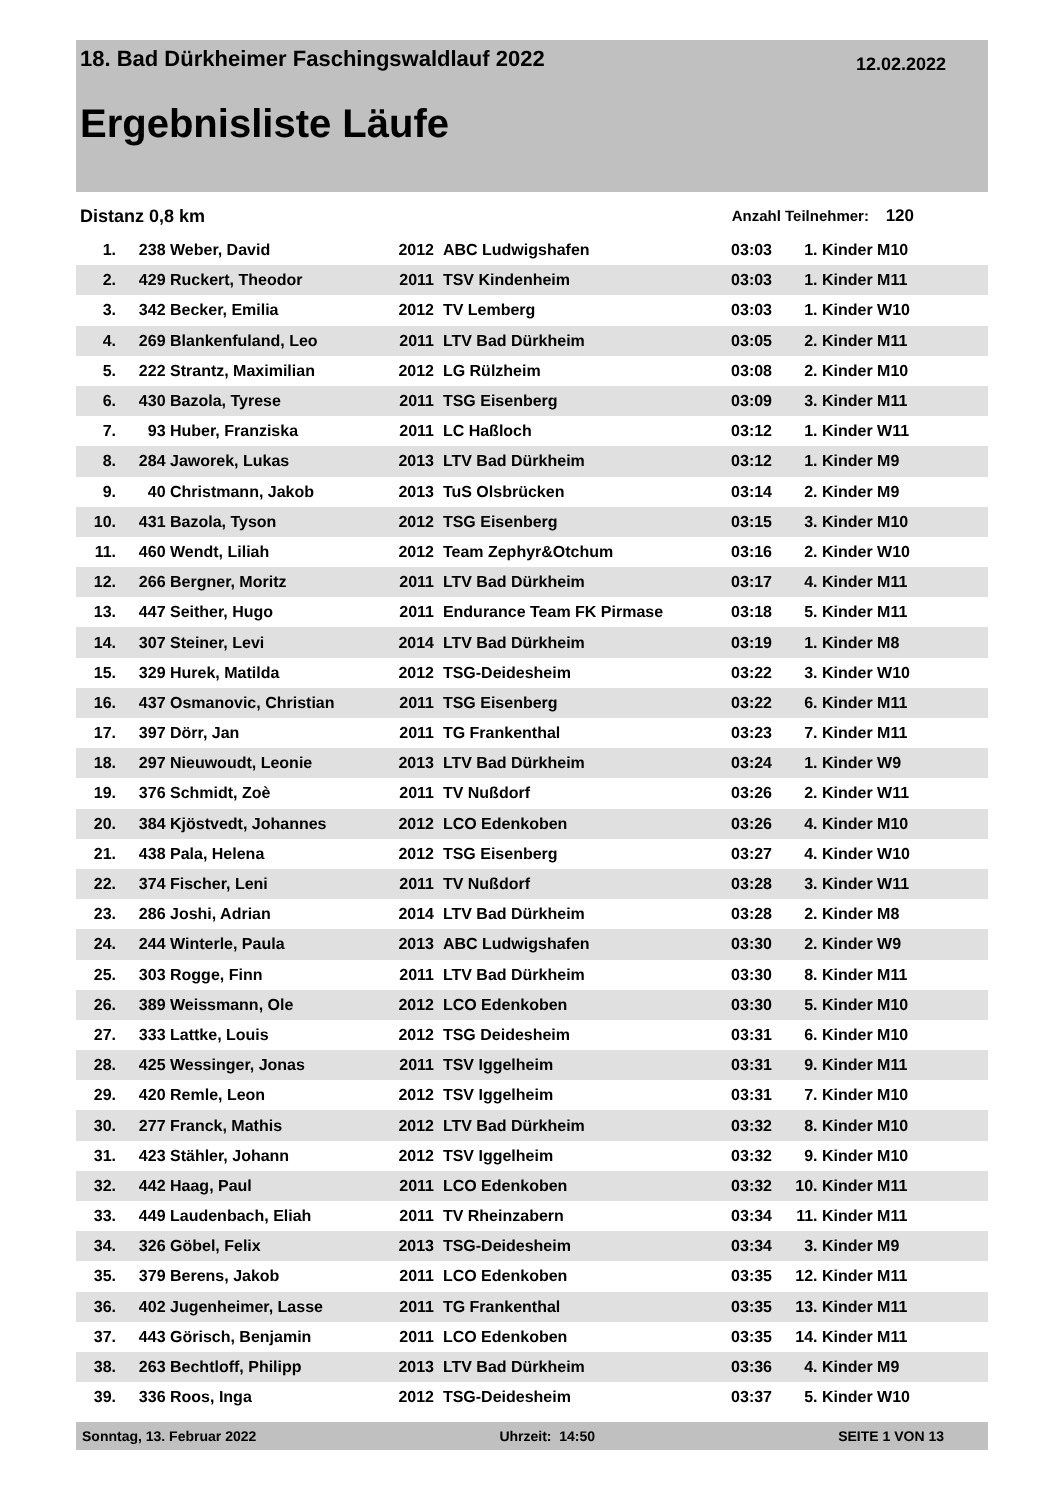18. Bad Dürkheimer Faschingswaldlauf 2022 12.02.2022
Ergebnisliste Läufe
Distanz 0,8 km Anzahl Teilnehmer: 120
| 1. | 238 | Weber, David | 2012 | ABC Ludwigshafen | 03:03 | 1. | Kinder M10 |
| 2. | 429 | Ruckert, Theodor | 2011 | TSV Kindenheim | 03:03 | 1. | Kinder M11 |
| 3. | 342 | Becker, Emilia | 2012 | TV Lemberg | 03:03 | 1. | Kinder W10 |
| 4. | 269 | Blankenfuland, Leo | 2011 | LTV Bad Dürkheim | 03:05 | 2. | Kinder M11 |
| 5. | 222 | Strantz, Maximilian | 2012 | LG Rülzheim | 03:08 | 2. | Kinder M10 |
| 6. | 430 | Bazola, Tyrese | 2011 | TSG Eisenberg | 03:09 | 3. | Kinder M11 |
| 7. | 93 | Huber, Franziska | 2011 | LC Haßloch | 03:12 | 1. | Kinder W11 |
| 8. | 284 | Jaworek, Lukas | 2013 | LTV Bad Dürkheim | 03:12 | 1. | Kinder M9 |
| 9. | 40 | Christmann, Jakob | 2013 | TuS Olsbrücken | 03:14 | 2. | Kinder M9 |
| 10. | 431 | Bazola, Tyson | 2012 | TSG Eisenberg | 03:15 | 3. | Kinder M10 |
| 11. | 460 | Wendt, Liliah | 2012 | Team Zephyr&Otchum | 03:16 | 2. | Kinder W10 |
| 12. | 266 | Bergner, Moritz | 2011 | LTV Bad Dürkheim | 03:17 | 4. | Kinder M11 |
| 13. | 447 | Seither, Hugo | 2011 | Endurance Team FK Pirmase | 03:18 | 5. | Kinder M11 |
| 14. | 307 | Steiner, Levi | 2014 | LTV Bad Dürkheim | 03:19 | 1. | Kinder M8 |
| 15. | 329 | Hurek, Matilda | 2012 | TSG-Deidesheim | 03:22 | 3. | Kinder W10 |
| 16. | 437 | Osmanovic, Christian | 2011 | TSG Eisenberg | 03:22 | 6. | Kinder M11 |
| 17. | 397 | Dörr, Jan | 2011 | TG Frankenthal | 03:23 | 7. | Kinder M11 |
| 18. | 297 | Nieuwoudt, Leonie | 2013 | LTV Bad Dürkheim | 03:24 | 1. | Kinder W9 |
| 19. | 376 | Schmidt, Zoè | 2011 | TV Nußdorf | 03:26 | 2. | Kinder W11 |
| 20. | 384 | Kjöstvedt, Johannes | 2012 | LCO Edenkoben | 03:26 | 4. | Kinder M10 |
| 21. | 438 | Pala, Helena | 2012 | TSG Eisenberg | 03:27 | 4. | Kinder W10 |
| 22. | 374 | Fischer, Leni | 2011 | TV Nußdorf | 03:28 | 3. | Kinder W11 |
| 23. | 286 | Joshi, Adrian | 2014 | LTV Bad Dürkheim | 03:28 | 2. | Kinder M8 |
| 24. | 244 | Winterle, Paula | 2013 | ABC Ludwigshafen | 03:30 | 2. | Kinder W9 |
| 25. | 303 | Rogge, Finn | 2011 | LTV Bad Dürkheim | 03:30 | 8. | Kinder M11 |
| 26. | 389 | Weissmann, Ole | 2012 | LCO Edenkoben | 03:30 | 5. | Kinder M10 |
| 27. | 333 | Lattke, Louis | 2012 | TSG Deidesheim | 03:31 | 6. | Kinder M10 |
| 28. | 425 | Wessinger, Jonas | 2011 | TSV Iggelheim | 03:31 | 9. | Kinder M11 |
| 29. | 420 | Remle, Leon | 2012 | TSV Iggelheim | 03:31 | 7. | Kinder M10 |
| 30. | 277 | Franck, Mathis | 2012 | LTV Bad Dürkheim | 03:32 | 8. | Kinder M10 |
| 31. | 423 | Stähler, Johann | 2012 | TSV Iggelheim | 03:32 | 9. | Kinder M10 |
| 32. | 442 | Haag, Paul | 2011 | LCO Edenkoben | 03:32 | 10. | Kinder M11 |
| 33. | 449 | Laudenbach, Eliah | 2011 | TV Rheinzabern | 03:34 | 11. | Kinder M11 |
| 34. | 326 | Göbel, Felix | 2013 | TSG-Deidesheim | 03:34 | 3. | Kinder M9 |
| 35. | 379 | Berens, Jakob | 2011 | LCO Edenkoben | 03:35 | 12. | Kinder M11 |
| 36. | 402 | Jugenheimer, Lasse | 2011 | TG Frankenthal | 03:35 | 13. | Kinder M11 |
| 37. | 443 | Görisch, Benjamin | 2011 | LCO Edenkoben | 03:35 | 14. | Kinder M11 |
| 38. | 263 | Bechtloff, Philipp | 2013 | LTV Bad Dürkheim | 03:36 | 4. | Kinder M9 |
| 39. | 336 | Roos, Inga | 2012 | TSG-Deidesheim | 03:37 | 5. | Kinder W10 |
Sonntag, 13. Februar 2022 Uhrzeit: 14:50 SEITE 1 VON 13